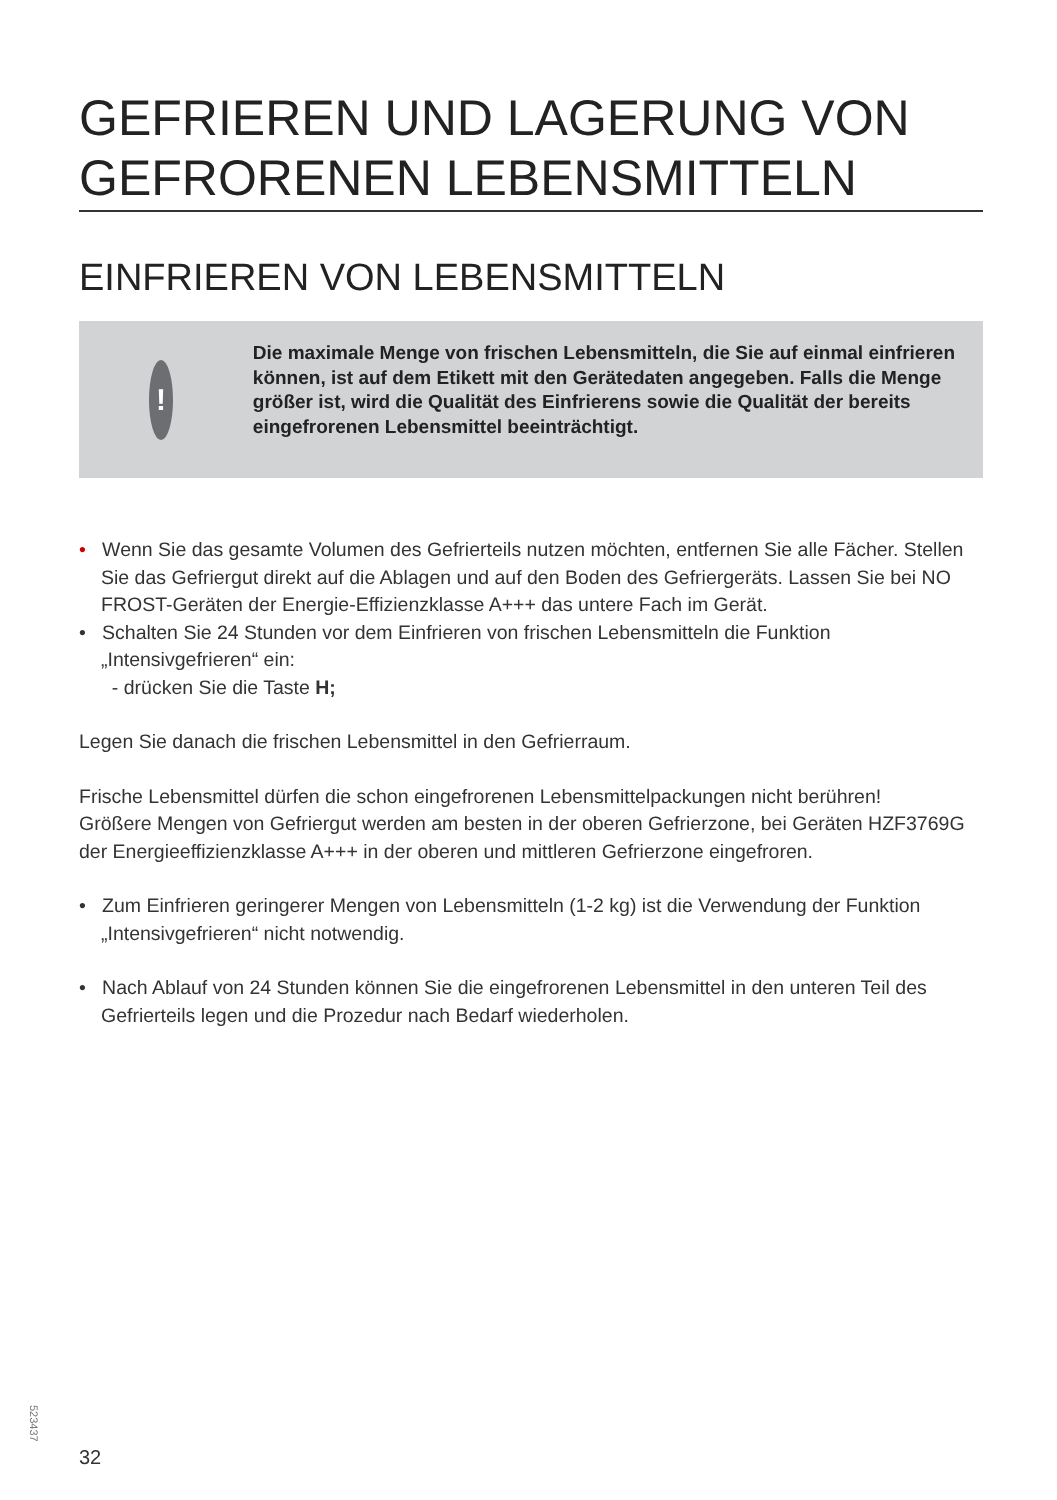GEFRIEREN UND LAGERUNG VON GEFRORENEN LEBENSMITTELN
EINFRIEREN VON LEBENSMITTELN
!
Die maximale Menge von frischen Lebensmitteln, die Sie auf einmal einfrieren können, ist auf dem Etikett mit den Gerätedaten angegeben. Falls die Menge größer ist, wird die Qualität des Einfrierens sowie die Qualität der bereits eingefrorenen Lebensmittel beeinträchtigt.
• Wenn Sie das gesamte Volumen des Gefrierteils nutzen möchten, entfernen Sie alle Fächer. Stellen Sie das Gefriergut direkt auf die Ablagen und auf den Boden des Gefriergeräts. Lassen Sie bei NO FROST-Geräten der Energie-Effizienzklasse A+++ das untere Fach im Gerät.
• Schalten Sie 24 Stunden vor dem Einfrieren von frischen Lebensmitteln die Funktion „Intensivgefrieren“ ein:
- drücken Sie die Taste H;
Legen Sie danach die frischen Lebensmittel in den Gefrierraum.
Frische Lebensmittel dürfen die schon eingefrorenen Lebensmittelpackungen nicht berühren!
Größere Mengen von Gefriergut werden am besten in der oberen Gefrierzone, bei Geräten HZF3769G der Energieeffizienzklasse A+++ in der oberen und mittleren Gefrierzone eingefroren.
• Zum Einfrieren geringerer Mengen von Lebensmitteln (1-2 kg) ist die Verwendung der Funktion „Intensivgefrieren“ nicht notwendig.
• Nach Ablauf von 24 Stunden können Sie die eingefrorenen Lebensmittel in den unteren Teil des Gefrierteils legen und die Prozedur nach Bedarf wiederholen.
523437
32